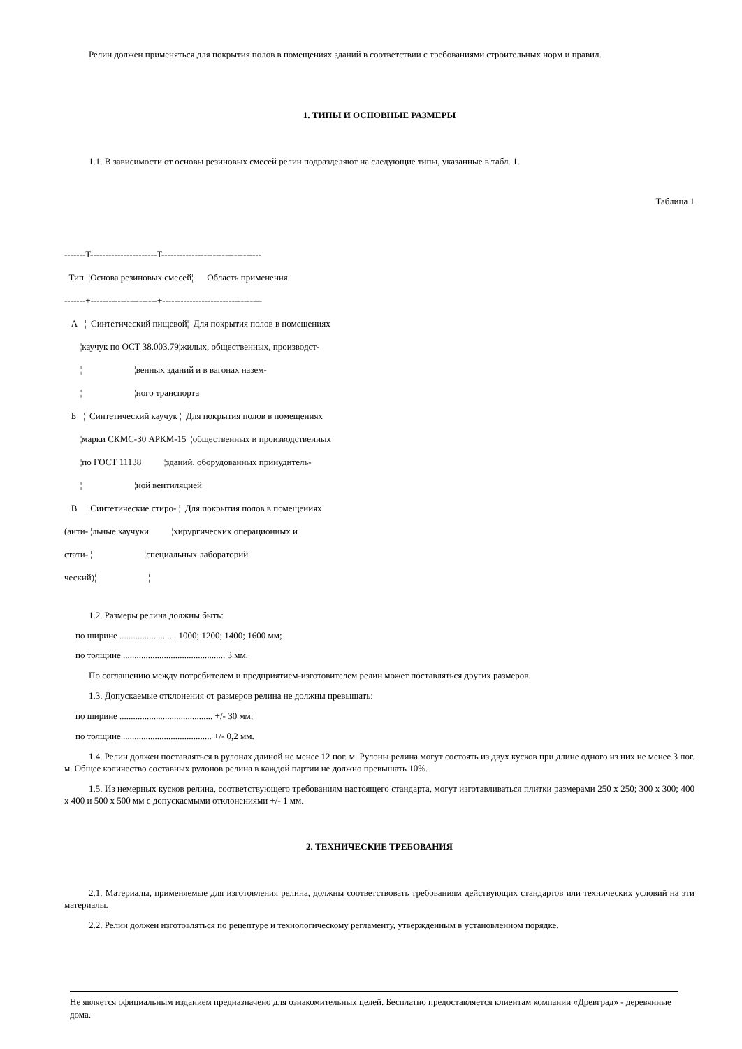Релин должен применяться для покрытия полов в помещениях зданий в соответствии с требованиями строительных норм и правил.
1. ТИПЫ И ОСНОВНЫЕ РАЗМЕРЫ
1.1. В зависимости от основы резиновых смесей релин подразделяют на следующие типы, указанные в табл. 1.
Таблица 1
-------T----------------------T---------------------------------
  Тип  ¦Основа резиновых смесей¦      Область применения
-------+----------------------+---------------------------------
   А   ¦  Синтетический пищевой¦  Для покрытия полов в помещениях
       ¦каучук по ОСТ 38.003.79¦жилых, общественных, производст-
       ¦                       ¦венных зданий и в вагонах назем-
       ¦                       ¦ного транспорта
   Б   ¦  Синтетический каучук ¦  Для покрытия полов в помещениях
       ¦марки СКМС-30 АРКМ-15  ¦общественных и производственных
       ¦по ГОСТ 11138          ¦зданий, оборудованных принудитель-
       ¦                       ¦ной вентиляцией
   В   ¦  Синтетические стиро- ¦  Для покрытия полов в помещениях
(анти- ¦льные каучуки          ¦хирургических операционных и
стати- ¦                       ¦специальных лабораторий
ческий)¦                       ¦
1.2. Размеры релина должны быть:
по ширине ......................... 1000; 1200; 1400; 1600 мм;
по толщине ............................................. 3 мм.
По соглашению между потребителем и предприятием-изготовителем релин может поставляться других размеров.
1.3. Допускаемые отклонения от размеров релина не должны превышать:
по ширине ......................................... +/- 30 мм;
по толщине ....................................... +/- 0,2 мм.
1.4. Релин должен поставляться в рулонах длиной не менее 12 пог. м. Рулоны релина могут состоять из двух кусков при длине одного из них не менее 3 пог. м. Общее количество составных рулонов релина в каждой партии не должно превышать 10%.
1.5. Из немерных кусков релина, соответствующего требованиям настоящего стандарта, могут изготавливаться плитки размерами 250 x 250; 300 x 300; 400 x 400 и 500 x 500 мм с допускаемыми отклонениями +/- 1 мм.
2. ТЕХНИЧЕСКИЕ ТРЕБОВАНИЯ
2.1. Материалы, применяемые для изготовления релина, должны соответствовать требованиям действующих стандартов или технических условий на эти материалы.
2.2. Релин должен изготовляться по рецептуре и технологическому регламенту, утвержденным в установленном порядке.
Не является официальным изданием предназначено для ознакомительных целей. Бесплатно предоставляется клиентам компании «Древград» - деревянные дома.